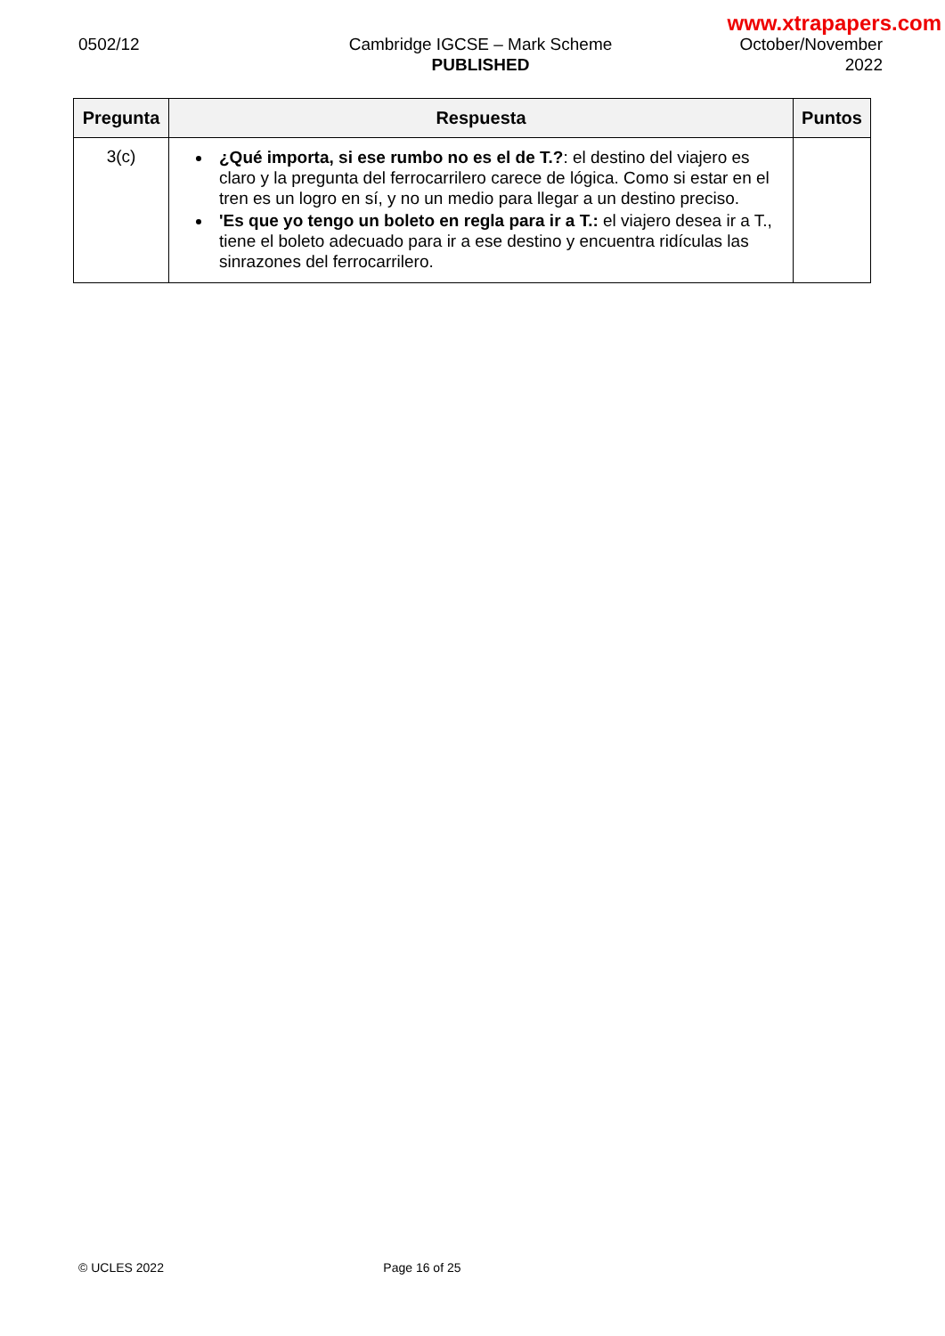www.xtrapapers.com
0502/12 Cambridge IGCSE – Mark Scheme
PUBLISHED
October/November
2022
| Pregunta | Respuesta | Puntos |
| --- | --- | --- |
| 3(c) | ¿Qué importa, si ese rumbo no es el de T.? : el destino del viajero es claro y la pregunta del ferrocarrilero carece de lógica. Como si estar en el tren es un logro en sí, y no un medio para llegar a un destino preciso. 'Es que yo tengo un boleto en regla para ir a T.: el viajero desea ir a T., tiene el boleto adecuado para ir a ese destino y encuentra ridículas las sinrazones del ferrocarrilero. | |
© UCLES 2022 Page 16 of 25